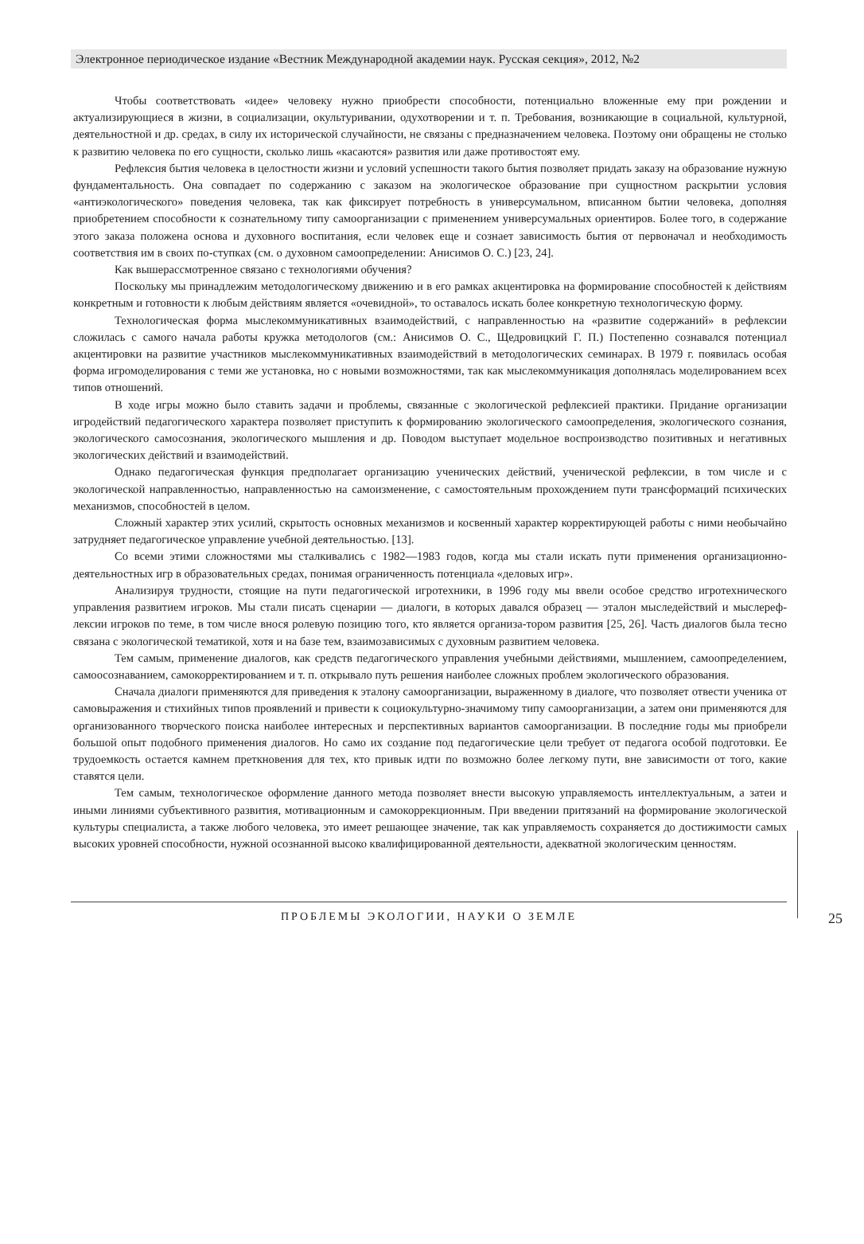Электронное периодическое издание «Вестник Международной академии наук. Русская секция», 2012, №2
Чтобы соответствовать «идее» человеку нужно приобрести способности, потенциально вложенные ему при рождении и актуализирующиеся в жизни, в социализации, окультуривании, одухотворении и т. п. Требования, возникающие в социальной, культурной, деятельностной и др. средах, в силу их исторической случайности, не связаны с предназначением человека. Поэтому они обращены не столько к развитию человека по его сущности, сколько лишь «касаются» развития или даже противостоят ему.
Рефлексия бытия человека в целостности жизни и условий успешности такого бытия позволяет придать заказу на образование нужную фундаментальность. Она совпадает по содержанию с заказом на экологическое образование при сущностном раскрытии условия «антиэкологического» поведения человека, так как фиксирует потребность в универсумальном, вписанном бытии человека, дополняя приобретением способности к сознательному типу самоорганизации с применением универсумальных ориентиров. Более того, в содержание этого заказа положена основа и духовного воспитания, если человек еще и сознает зависимость бытия от первоначал и необходимость соответствия им в своих по-ступках (см. о духовном самоопределении: Анисимов О. С.) [23, 24].
Как вышерассмотренное связано с технологиями обучения?
Поскольку мы принадлежим методологическому движению и в его рамках акцентировка на формирование способностей к действиям конкретным и готовности к любым действиям является «очевидной», то оставалось искать более конкретную технологическую форму.
Технологическая форма мыслекоммуникативных взаимодействий, с направленностью на «развитие содержаний» в рефлексии сложилась с самого начала работы кружка методологов (см.: Анисимов О. С., Щедровицкий Г. П.) Постепенно сознавался потенциал акцентировки на развитие участников мыслекоммуникативных взаимодействий в методологических семинарах. В 1979 г. появилась особая форма игромоделирования с теми же установка, но с новыми возможностями, так как мыслекоммуникация дополнялась моделированием всех типов отношений.
В ходе игры можно было ставить задачи и проблемы, связанные с экологической рефлексией практики. Придание организации игродействий педагогического характера позволяет приступить к формированию экологического самоопределения, экологического сознания, экологического самосознания, экологического мышления и др. Поводом выступает модельное воспроизводство позитивных и негативных экологических действий и взаимодействий.
Однако педагогическая функция предполагает организацию ученических действий, ученической рефлексии, в том числе и с экологической направленностью, направленностью на самоизменение, с самостоятельным прохождением пути трансформаций психических механизмов, способностей в целом.
Сложный характер этих усилий, скрытость основных механизмов и косвенный характер корректирующей работы с ними необычайно затрудняет педагогическое управление учебной деятельностью. [13].
Со всеми этими сложностями мы сталкивались с 1982—1983 годов, когда мы стали искать пути применения организационно-деятельностных игр в образовательных средах, понимая ограниченность потенциала «деловых игр».
Анализируя трудности, стоящие на пути педагогической игротехники, в 1996 году мы ввели особое средство игротехнического управления развитием игроков. Мы стали писать сценарии — диалоги, в которых давался образец — эталон мыследействий и мыслереф-лексии игроков по теме, в том числе внося ролевую позицию того, кто является организа-тором развития [25, 26]. Часть диалогов была тесно связана с экологической тематикой, хотя и на базе тем, взаимозависимых с духовным развитием человека.
Тем самым, применение диалогов, как средств педагогического управления учебными действиями, мышлением, самоопределением, самоосознаванием, самокорректированием и т. п. открывало путь решения наиболее сложных проблем экологического образования.
Сначала диалоги применяются для приведения к эталону самоорганизации, выраженному в диалоге, что позволяет отвести ученика от самовыражения и стихийных типов проявлений и привести к социокультурно-значимому типу самоорганизации, а затем они применяются для организованного творческого поиска наиболее интересных и перспективных вариантов самоорганизации. В последние годы мы приобрели большой опыт подобного применения диалогов. Но само их создание под педагогические цели требует от педагога особой подготовки. Ее трудоемкость остается камнем преткновения для тех, кто привык идти по возможно более легкому пути, вне зависимости от того, какие ставятся цели.
Тем самым, технологическое оформление данного метода позволяет внести высокую управляемость интеллектуальным, а затеи и иными линиями субъективного развития, мотивационным и самокоррекционным. При введении притязаний на формирование экологической культуры специалиста, а также любого человека, это имеет решающее значение, так как управляемость сохраняется до достижимости самых высоких уровней способности, нужной осознанной высоко квалифицированной деятельности, адекватной экологическим ценностям.
ПРОБЛЕМЫ ЭКОЛОГИИ, НАУКИ О ЗЕМЛЕ
25